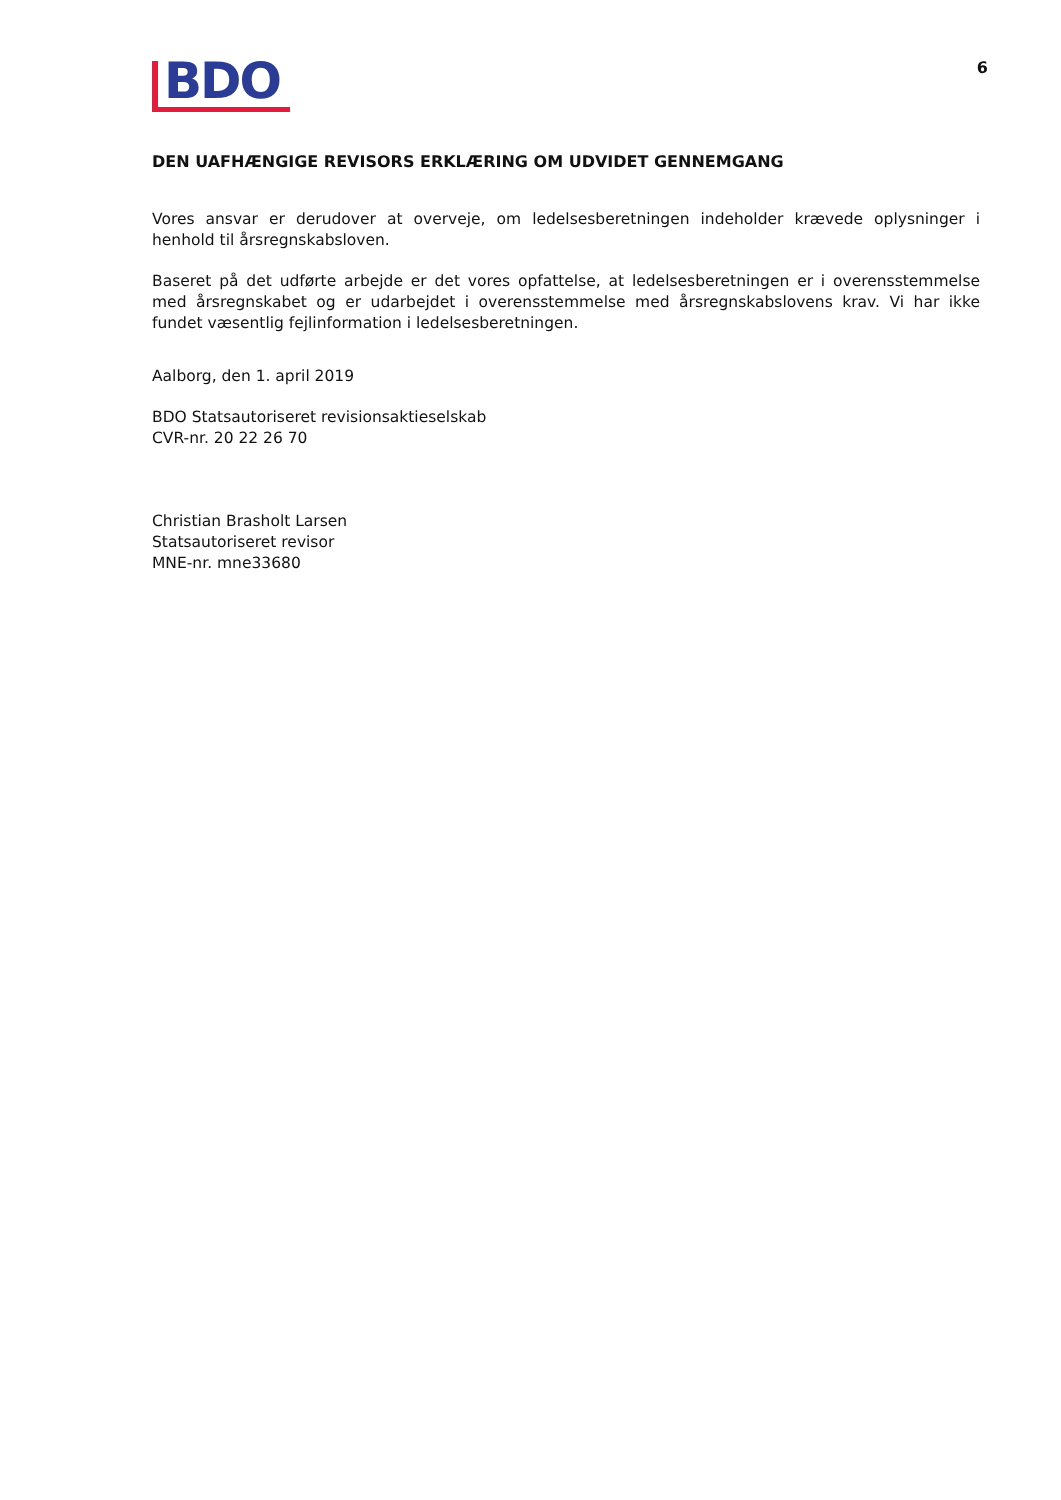BDO
6
DEN UAFHÆNGIGE REVISORS ERKLÆRING OM UDVIDET GENNEMGANG
Vores ansvar er derudover at overveje, om ledelsesberetningen indeholder krævede oplysninger i henhold til årsregnskabsloven.
Baseret på det udførte arbejde er det vores opfattelse, at ledelsesberetningen er i overensstemmelse med årsregnskabet og er udarbejdet i overensstemmelse med årsregnskabslovens krav. Vi har ikke fundet væsentlig fejlinformation i ledelsesberetningen.
Aalborg, den 1. april 2019
BDO Statsautoriseret revisionsaktieselskab
CVR-nr. 20 22 26 70
Christian Brasholt Larsen
Statsautoriseret revisor
MNE-nr. mne33680